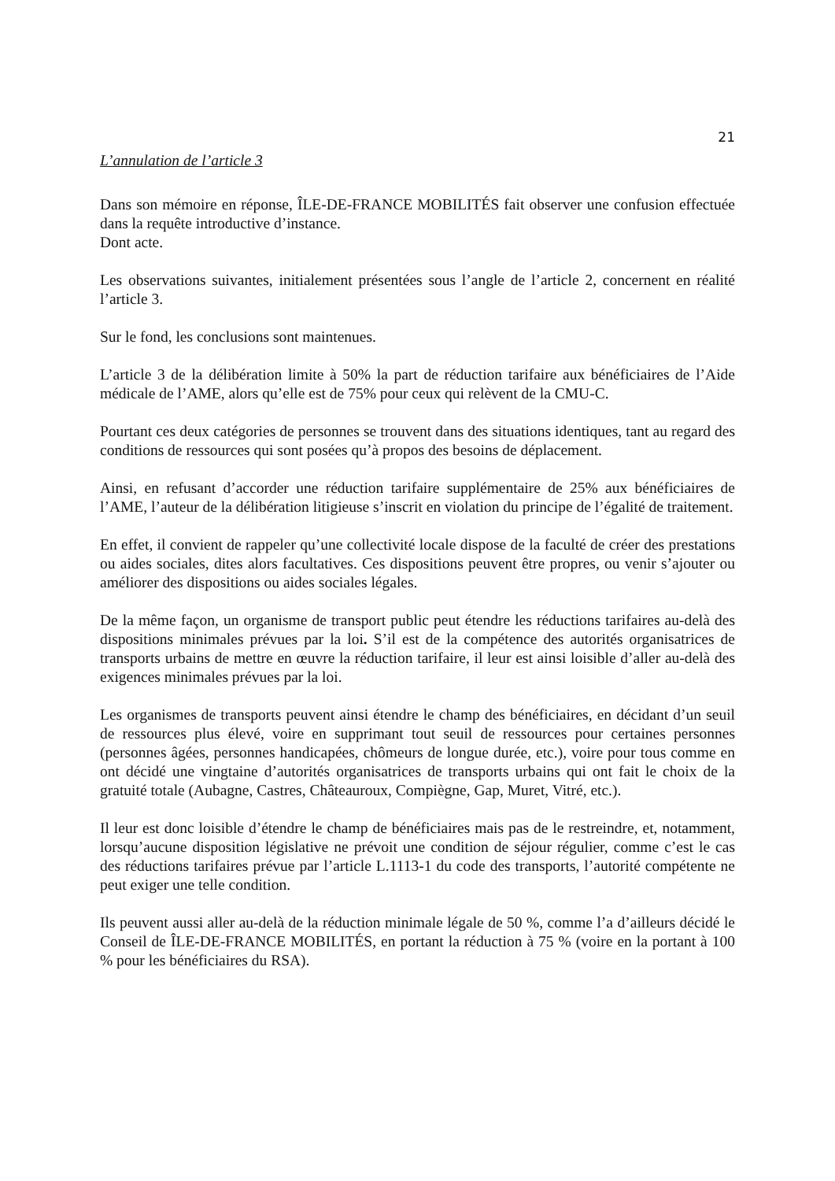21
L’annulation de l’article 3
Dans son mémoire en réponse, ÎLE-DE-FRANCE MOBILITÉS fait observer une confusion effectuée dans la requête introductive d’instance.
Dont acte.
Les observations suivantes, initialement présentées sous l’angle de l’article 2, concernent en réalité l’article 3.
Sur le fond, les conclusions sont maintenues.
L’article 3 de la délibération limite à 50% la part de réduction tarifaire aux bénéficiaires de l’Aide médicale de l’AME, alors qu’elle est de 75% pour ceux qui relèvent de la CMU-C.
Pourtant ces deux catégories de personnes se trouvent dans des situations identiques, tant au regard des conditions de ressources qui sont posées qu’à propos des besoins de déplacement.
Ainsi, en refusant d’accorder une réduction tarifaire supplémentaire de 25% aux bénéficiaires de l’AME, l’auteur de la délibération litigieuse s’inscrit en violation du principe de l’égalité de traitement.
En effet, il convient de rappeler qu’une collectivité locale dispose de la faculté de créer des prestations ou aides sociales, dites alors facultatives. Ces dispositions peuvent être propres, ou venir s’ajouter ou améliorer des dispositions ou aides sociales légales.
De la même façon, un organisme de transport public peut étendre les réductions tarifaires au-delà des dispositions minimales prévues par la loi. S’il est de la compétence des autorités organisatrices de transports urbains de mettre en œuvre la réduction tarifaire, il leur est ainsi loisible d’aller au-delà des exigences minimales prévues par la loi.
Les organismes de transports peuvent ainsi étendre le champ des bénéficiaires, en décidant d’un seuil de ressources plus élevé, voire en supprimant tout seuil de ressources pour certaines personnes (personnes âgées, personnes handicapées, chômeurs de longue durée, etc.), voire pour tous comme en ont décidé une vingtaine d’autorités organisatrices de transports urbains qui ont fait le choix de la gratuité totale (Aubagne, Castres, Châteauroux, Compiègne, Gap, Muret, Vitré, etc.).
Il leur est donc loisible d’étendre le champ de bénéficiaires mais pas de le restreindre, et, notamment, lorsqu’aucune disposition législative ne prévoit une condition de séjour régulier, comme c’est le cas des réductions tarifaires prévue par l’article L.1113-1 du code des transports, l’autorité compétente ne peut exiger une telle condition.
Ils peuvent aussi aller au-delà de la réduction minimale légale de 50 %, comme l’a d’ailleurs décidé le Conseil de ÎLE-DE-FRANCE MOBILITÉS, en portant la réduction à 75 % (voire en la portant à 100 % pour les bénéficiaires du RSA).